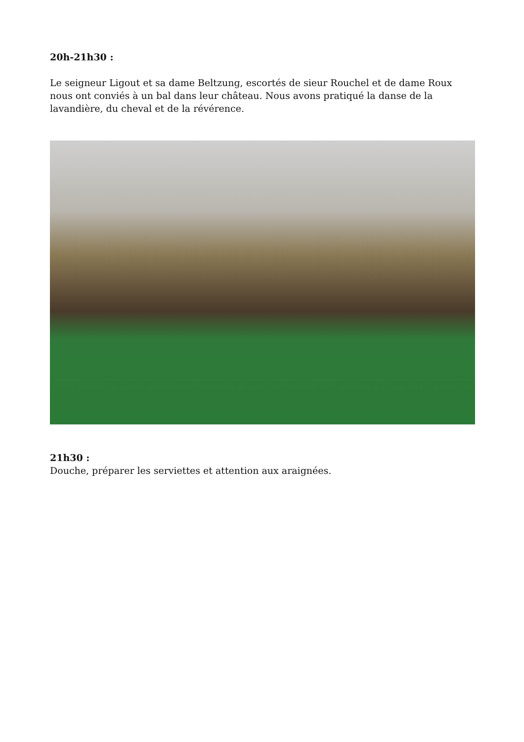20h-21h30 :
Le seigneur Ligout et sa dame Beltzung, escortés de sieur Rouchel et de dame Roux nous ont conviés à un bal dans leur château. Nous avons pratiqué la danse de la lavandière, du cheval et de la révérence.
21h30 :
Douche, préparer les serviettes et attention aux araignées.